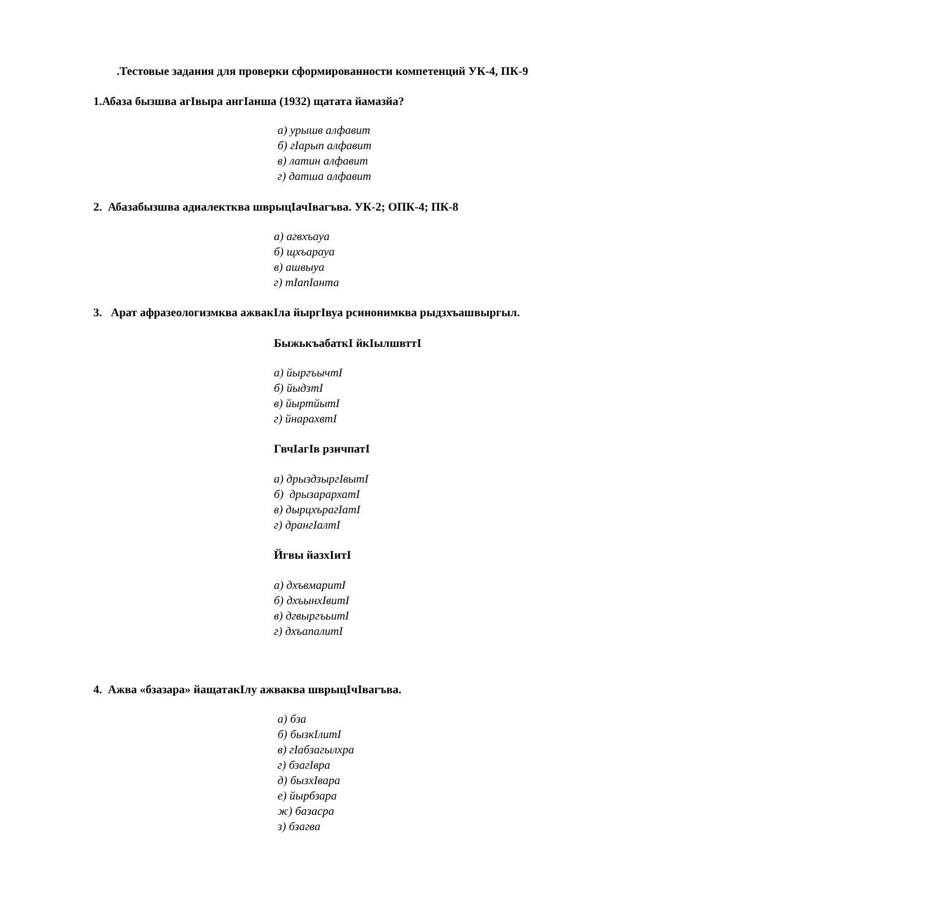.Тестовые задания для проверки сформированности компетенций УК-4, ПК-9
1.Абаза бызшва агIвыра ангIанша (1932) щатата йамазйа?
а) урышв алфавит
б) гIарып алфавит
в) латин алфавит
г) датша алфавит
2. Абазабызшва адиалектква шврыцIачIвагъва. УК-2; ОПК-4; ПК-8
а) агвхъауа
б) щхъарауа
в) ашвыуа
г) тIапIанта
3. Арат афразеологизмква ажвакIла йыргIвуа рсинонимква рыдзхъашвыргыл.
БыжькъабаткI йкIылшвттI
а) йыргъычтI
б) йыдзтI
в) йыртйытI
г) йнарахвтI
ГвчIагIв рзичпатI
а) дрыздзыргIвытI
б) дрызарархатI
в) дырцхърагIатI
г) дрангIалтI
Йгвы йазхIитI
а) дхъвмаритI
б) дхъынхIвитI
в) дгвыргъьитI
г) дхъапалитI
4. Ажва «бзазара» йащатакIлу ажваква шврыцIчIвагъва.
а) бза
б) бызкIлитI
в) гIабзагылхра
г) бзагIвра
д) бызхIвара
е) йырбзара
ж) базасра
з) бзагва